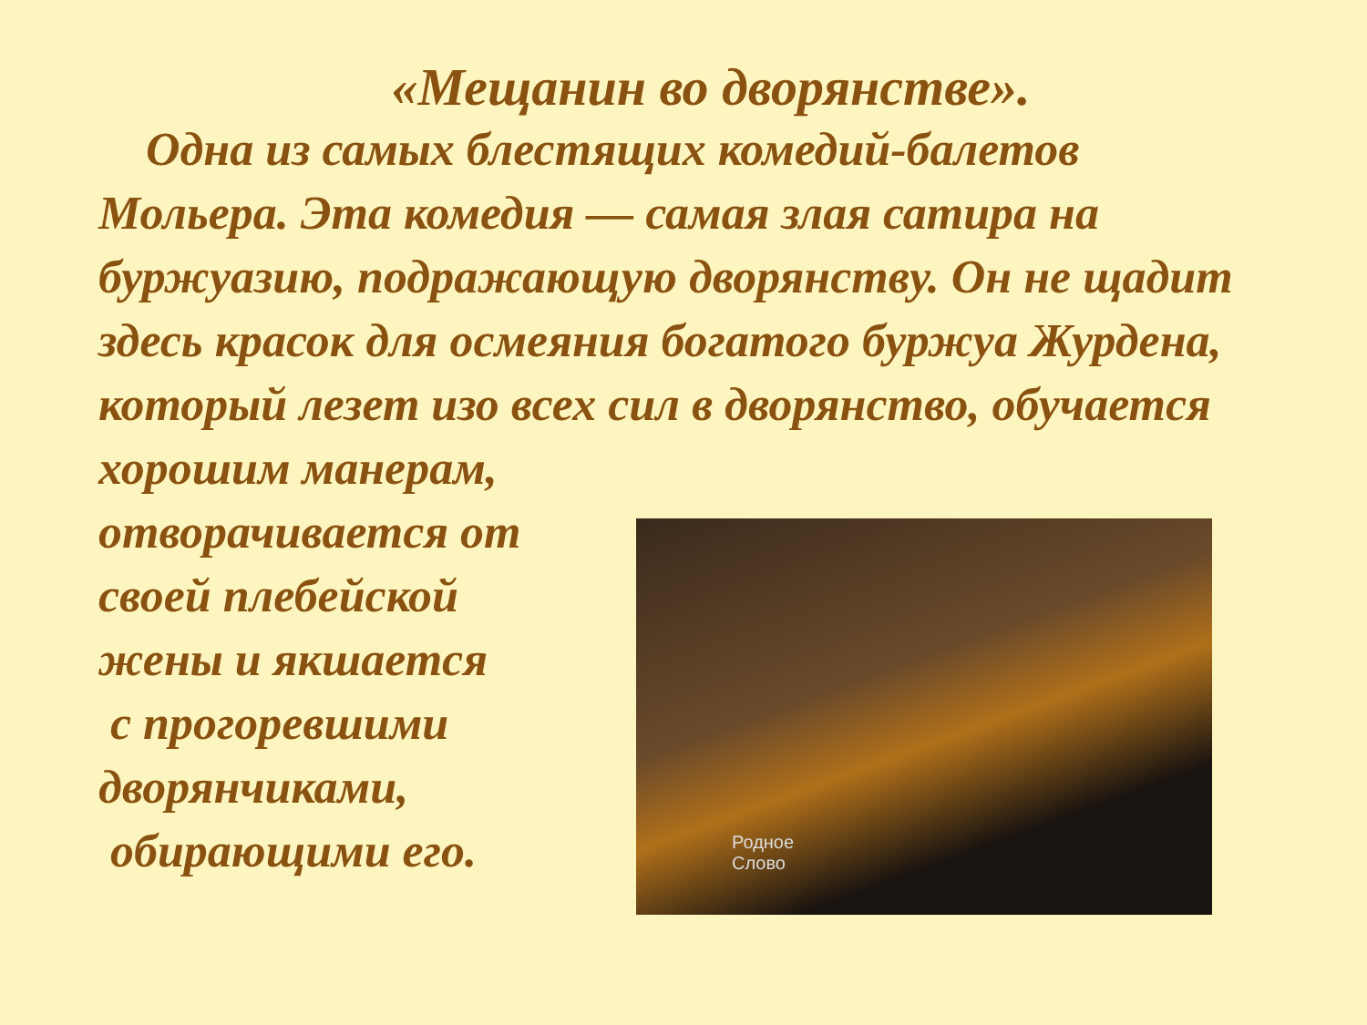«Мещанин во дворянстве».
Одна из самых блестящих комедий-балетов Мольера. Эта комедия — самая злая сатира на буржуазию, подражающую дворянству. Он не щадит здесь красок для осмеяния богатого буржуа Журдена, который лезет изо всех сил в дворянство, обучается хорошим манерам,
отворачивается от
своей плебейской
жены и якшается
с прогоревшими
дворянчиками,
обирающими его.
Родное
Слово